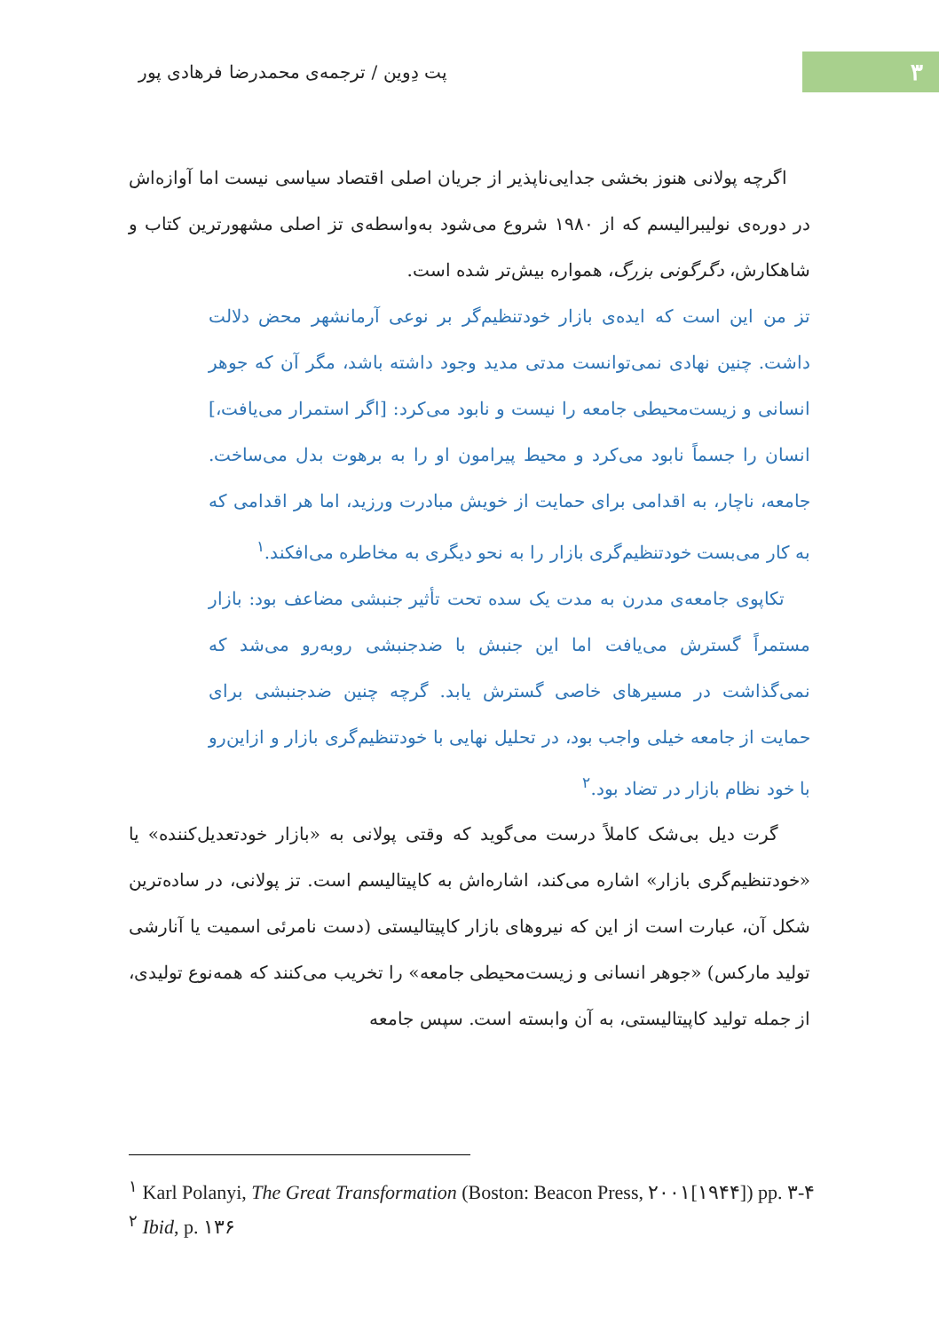۳
پت دِوین / ترجمه‌ی محمدرضا فرهادی پور
اگرچه پولانی هنوز بخشی جدایی‌ناپذیر از جریان اصلی اقتصاد سیاسی نیست اما آوازه‌اش در دوره‌ی نولیبرالیسم که از ۱۹۸۰ شروع می‌شود به‌واسطه‌ی تز اصلی مشهورترین کتاب و شاهکارش، دگرگونی بزرگ، همواره بیش‌تر شده است.
تز من این است که ایده‌ی بازار خودتنظیم‌گر بر نوعی آرمانشهر محض دلالت داشت. چنین نهادی نمی‌توانست مدتی مدید وجود داشته باشد، مگر آن که جوهر انسانی و زیست‌محیطی جامعه را نیست و نابود می‌کرد: [اگر استمرار می‌یافت،] انسان را جسماً نابود می‌کرد و محیط پیرامون او را به برهوت بدل می‌ساخت. جامعه، ناچار، به اقدامی برای حمایت از خویش مبادرت ورزید، اما هر اقدامی که به کار می‌بست خودتنظیم‌گری بازار را به نحو دیگری به مخاطره می‌افکند.<sup>۱</sup>
تکاپوی جامعه‌ی مدرن به مدت یک سده تحت تأثیر جنبشی مضاعف بود: بازار مستمراً گسترش می‌یافت اما این جنبش با ضدجنبشی روبه‌رو می‌شد که نمی‌گذاشت در مسیرهای خاصی گسترش یابد. گرچه چنین ضدجنبشی برای حمایت از جامعه خیلی واجب بود، در تحلیل نهایی با خودتنظیم‌گری بازار و ازاین‌رو با خود نظام بازار در تضاد بود.<sup>۲</sup>
گرت دیل بی‌شک کاملاً درست می‌گوید که وقتی پولانی به «بازار خودتعدیل‌کننده» یا «خودتنظیم‌گری بازار» اشاره می‌کند، اشاره‌اش به کاپیتالیسم است. تز پولانی، در ساده‌ترین شکل آن، عبارت است از این که نیروهای بازار کاپیتالیستی (دست نامرئی اسمیت یا آنارشی تولید مارکس) «جوهر انسانی و زیست‌محیطی جامعه» را تخریب می‌کنند که همه‌نوع تولیدی، از جمله تولید کاپیتالیستی، به آن وابسته است. سپس جامعه
<sup>۱</sup> Karl Polanyi, The Great Transformation (Boston: Beacon Press, ۲۰۰۱[۱۹۴۴]) pp. ۳-۴
<sup>۲</sup> Ibid, p. ۱۳۶